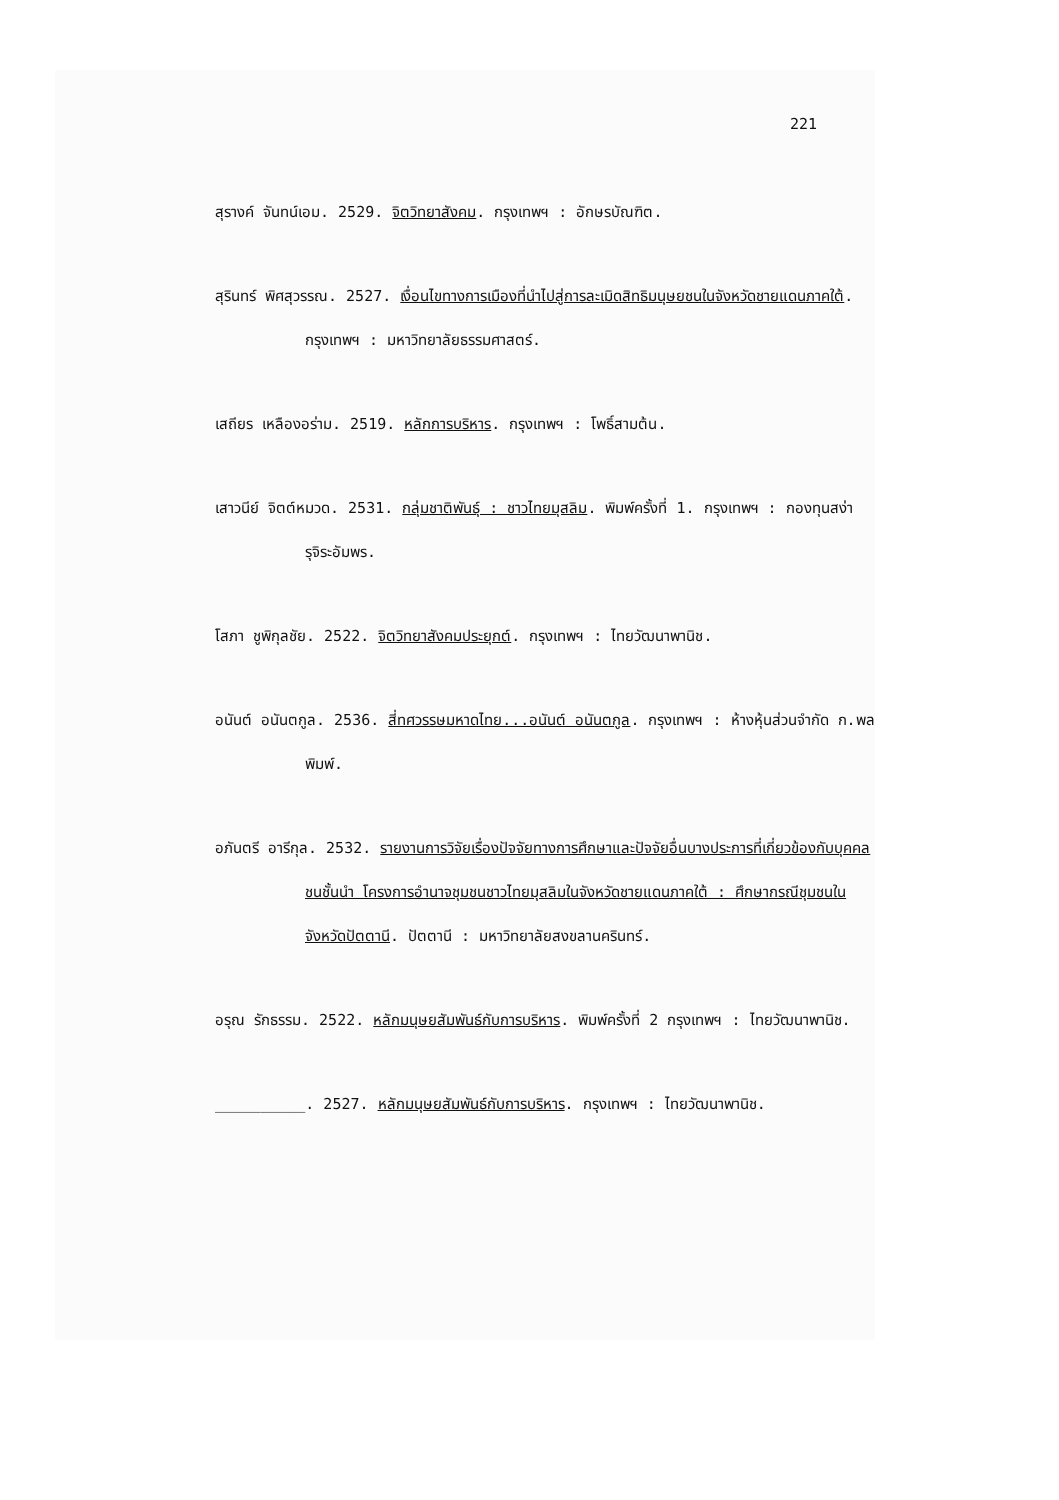221
สุรางค์ จันทน์เอม. 2529. จิตวิทยาสังคม. กรุงเทพฯ : อักษรบัณฑิต.
สุรินทร์ พิศสุวรรณ. 2527. เงื่อนไขทางการเมืองที่นำไปสู่การละเมิดสิทธิมนุษยชนในจังหวัดชายแดนภาคใต้. กรุงเทพฯ : มหาวิทยาลัยธรรมศาสตร์.
เสถียร เหลืองอร่าม. 2519. หลักการบริหาร. กรุงเทพฯ : โพธิ์สามต้น.
เสาวนีย์ จิตต์หมวด. 2531. กลุ่มชาติพันธุ์ : ชาวไทยมุสลิม. พิมพ์ครั้งที่ 1. กรุงเทพฯ : กองทุนสง่ารุจิระอัมพร.
โสภา ชูพิกุลชัย. 2522. จิตวิทยาสังคมประยุกต์. กรุงเทพฯ : ไทยวัฒนาพานิช.
อนันต์ อนันตกูล. 2536. สี่ทศวรรษมหาดไทย...อนันต์ อนันตกูล. กรุงเทพฯ : ห้างหุ้นส่วนจำกัด ก.พลพิมพ์.
อภันตรี อารีกุล. 2532. รายงานการวิจัยเรื่องปัจจัยทางการศึกษาและปัจจัยอื่นบางประการที่เกี่ยวข้องกับบุคคลชนชั้นนำ โครงการอำนาจชุมชนชาวไทยมุสลิมในจังหวัดชายแดนภาคใต้ : ศึกษากรณีชุมชนในจังหวัดปัตตานี. ปัตตานี : มหาวิทยาลัยสงขลานครินทร์.
อรุณ รักธรรม. 2522. หลักมนุษยสัมพันธ์กับการบริหาร. พิมพ์ครั้งที่ 2 กรุงเทพฯ : ไทยวัฒนาพานิช.
__________. 2527. หลักมนุษยสัมพันธ์กับการบริหาร. กรุงเทพฯ : ไทยวัฒนาพานิช.